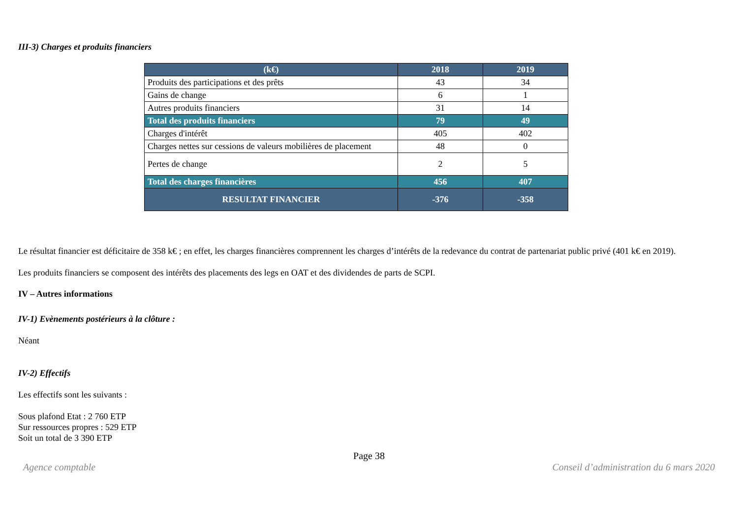III-3) Charges et produits financiers
| (k€) | 2018 | 2019 |
| --- | --- | --- |
| Produits des participations et des prêts | 43 | 34 |
| Gains de change | 6 | 1 |
| Autres produits financiers | 31 | 14 |
| Total des produits financiers | 79 | 49 |
| Charges d'intérêt | 405 | 402 |
| Charges nettes sur cessions de valeurs mobilières de placement | 48 | 0 |
| Pertes de change | 2 | 5 |
| Total des charges financières | 456 | 407 |
| RESULTAT FINANCIER | -376 | -358 |
Le résultat financier est déficitaire de 358 k€ ; en effet, les charges financières comprennent les charges d’intérêts de la redevance du contrat de partenariat public privé (401 k€ en 2019).
Les produits financiers se composent des intérêts des placements des legs en OAT et des dividendes de parts de SCPI.
IV – Autres informations
IV-1) Evènements postérieurs à la clôture :
Néant
IV-2) Effectifs
Les effectifs sont les suivants :
Sous plafond Etat : 2 760 ETP
Sur ressources propres : 529 ETP
Soit un total de 3 390 ETP
Page 38
Agence comptable Conseil d’administration du 6 mars 2020